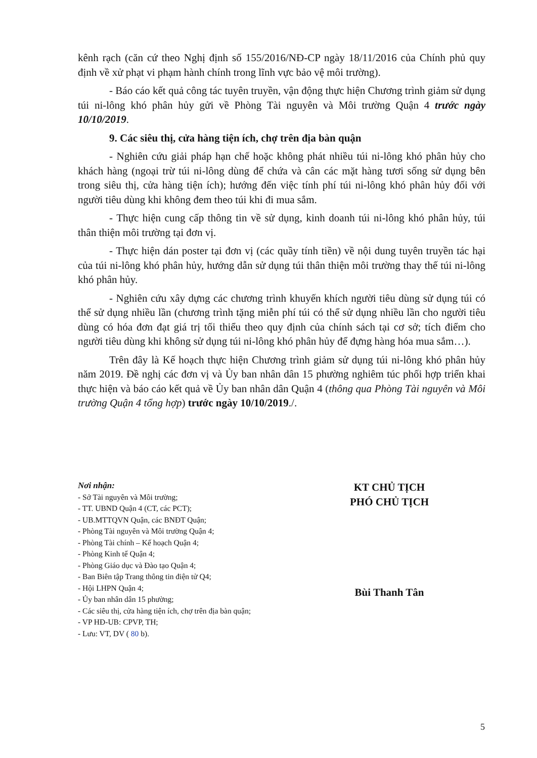kênh rạch (căn cứ theo Nghị định số 155/2016/NĐ-CP ngày 18/11/2016 của Chính phủ quy định về xử phạt vi phạm hành chính trong lĩnh vực bảo vệ môi trường).
- Báo cáo kết quả công tác tuyên truyền, vận động thực hiện Chương trình giảm sử dụng túi ni-lông khó phân hủy gửi về Phòng Tài nguyên và Môi trường Quận 4 trước ngày 10/10/2019.
9. Các siêu thị, cửa hàng tiện ích, chợ trên địa bàn quận
- Nghiên cứu giải pháp hạn chế hoặc không phát nhiều túi ni-lông khó phân hủy cho khách hàng (ngoại trừ túi ni-lông dùng để chứa và cân các mặt hàng tươi sống sử dụng bên trong siêu thị, cửa hàng tiện ích); hướng đến việc tính phí túi ni-lông khó phân hủy đối với người tiêu dùng khi không đem theo túi khi đi mua sắm.
- Thực hiện cung cấp thông tin về sử dụng, kinh doanh túi ni-lông khó phân hủy, túi thân thiện môi trường tại đơn vị.
- Thực hiện dán poster tại đơn vị (các quầy tính tiền) về nội dung tuyên truyền tác hại của túi ni-lông khó phân hủy, hướng dẫn sử dụng túi thân thiện môi trường thay thế túi ni-lông khó phân hủy.
- Nghiên cứu xây dựng các chương trình khuyến khích người tiêu dùng sử dụng túi có thể sử dụng nhiều lần (chương trình tặng miễn phí túi có thể sử dụng nhiều lần cho người tiêu dùng có hóa đơn đạt giá trị tối thiểu theo quy định của chính sách tại cơ sở; tích điểm cho người tiêu dùng khi không sử dụng túi ni-lông khó phân hủy để đựng hàng hóa mua sắm…).
Trên đây là Kế hoạch thực hiện Chương trình giảm sử dụng túi ni-lông khó phân hủy năm 2019. Đề nghị các đơn vị và Ủy ban nhân dân 15 phường nghiêm túc phối hợp triển khai thực hiện và báo cáo kết quả về Ủy ban nhân dân Quận 4 (thông qua Phòng Tài nguyên và Môi trường Quận 4 tổng hợp) trước ngày 10/10/2019./.
Nơi nhận:
- Sở Tài nguyên và Môi trường;
- TT. UBND Quận 4 (CT, các PCT);
- UB.MTTQVN Quận, các BNĐT Quận;
- Phòng Tài nguyên và Môi trường Quận 4;
- Phòng Tài chính – Kế hoạch Quận 4;
- Phòng Kinh tế Quận 4;
- Phòng Giáo dục và Đào tạo Quận 4;
- Ban Biên tập Trang thông tin điện tử Q4;
- Hội LHPN Quận 4;
- Ủy ban nhân dân 15 phường;
- Các siêu thị, cửa hàng tiện ích, chợ trên địa bàn quận;
- VP HĐ-UB: CPVP, TH;
- Lưu: VT, DV ( 80 b).
KT CHỦ TỊCH
PHÓ CHỦ TỊCH
Bùi Thanh Tân
5